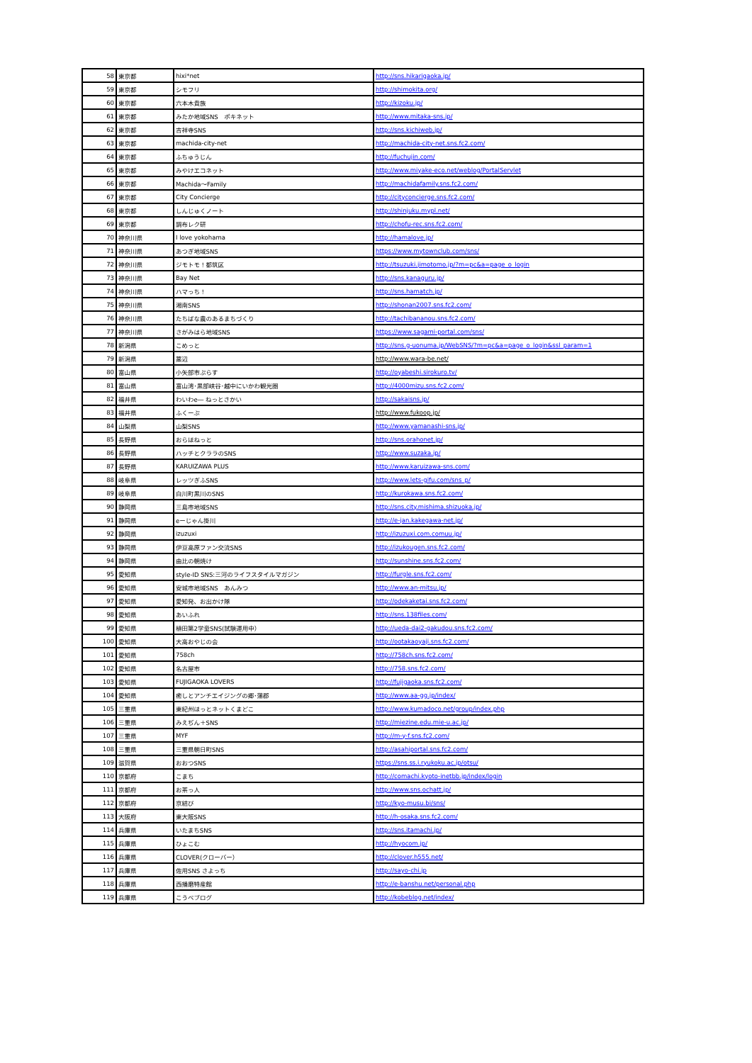| 58 | 東京都 | hixi*net | http://sns.hikarigaoka.jp/ |
| 59 | 東京都 | シモフリ | http://shimokita.org/ |
| 60 | 東京都 | 六本木貴族 | http://kizoku.jp/ |
| 61 | 東京都 | みたか地域SNS ポキネット | http://www.mitaka-sns.jp/ |
| 62 | 東京都 | 吉祥寺SNS | http://sns.kichiweb.jp/ |
| 63 | 東京都 | machida-city-net | http://machida-city-net.sns.fc2.com/ |
| 64 | 東京都 | ふちゅうじん | http://fuchujin.com/ |
| 65 | 東京都 | みやけエコネット | http://www.miyake-eco.net/weblog/PortalServlet |
| 66 | 東京都 | Machida～Family | http://machidafamily.sns.fc2.com/ |
| 67 | 東京都 | City Concierge | http://cityconcierge.sns.fc2.com/ |
| 68 | 東京都 | しんじゅくノート | http://shinjuku.mypl.net/ |
| 69 | 東京都 | 調布レク研 | http://chofu-rec.sns.fc2.com/ |
| 70 | 神奈川県 | I love yokohama | http://hamalove.jp/ |
| 71 | 神奈川県 | あつぎ地域SNS | https://www.mytownclub.com/sns/ |
| 72 | 神奈川県 | ジモトモ！都筑区 | http://tsuzuki.jimotomo.jp/?m=pc&a=page_o_login |
| 73 | 神奈川県 | Bay Net | http://sns.kanaguru.jp/ |
| 74 | 神奈川県 | ハマっち！ | http://sns.hamatch.jp/ |
| 75 | 神奈川県 | 湘南SNS | http://shonan2007.sns.fc2.com/ |
| 76 | 神奈川県 | たちばな農のあるまちづくり | http://tachibananou.sns.fc2.com/ |
| 77 | 神奈川県 | さがみはら地域SNS | https://www.sagami-portal.com/sns/ |
| 78 | 新潟県 | こめっと | http://sns.g-uonuma.jp/WebSNS/?m=pc&a=page_o_login&ssl_param=1 |
| 79 | 新潟県 | 藁辺 | http://www.wara-be.net/ |
| 80 | 富山県 | 小矢部市ぷらす | http://oyabeshi.sirokuro.tv/ |
| 81 | 富山県 | 富山湾･黒部峡谷･越中にいかわ観光圏 | http://4000mizu.sns.fc2.com/ |
| 82 | 福井県 | わいわe― ねっとさかい | http://sakaisns.jp/ |
| 83 | 福井県 | ふくーぷ | http://www.fukoop.jp/ |
| 84 | 山梨県 | 山梨SNS | http://www.yamanashi-sns.jp/ |
| 85 | 長野県 | おらほねっと | http://sns.orahonet.jp/ |
| 86 | 長野県 | ハッチとクララのSNS | http://www.suzaka.jp/ |
| 87 | 長野県 | KARUIZAWA PLUS | http://www.karuizawa-sns.com/ |
| 88 | 岐阜県 | レッツぎふSNS | http://www.lets-gifu.com/sns_p/ |
| 89 | 岐阜県 | 白川町黒川のSNS | http://kurokawa.sns.fc2.com/ |
| 90 | 静岡県 | 三島市地域SNS | http://sns.city.mishima.shizuoka.jp/ |
| 91 | 静岡県 | eーじゃん掛川 | http://e-jan.kakegawa-net.jp/ |
| 92 | 静岡県 | izuzuxi | http://izuzuxi.com.comuu.jp/ |
| 93 | 静岡県 | 伊豆高原ファン交流SNS | http://izukougen.sns.fc2.com/ |
| 94 | 静岡県 | 由比の朝焼け | http://sunshine.sns.fc2.com/ |
| 95 | 愛知県 | style-ID SNS:三河のライフスタイルマガジン | http://furgle.sns.fc2.com/ |
| 96 | 愛知県 | 安城市地域SNS あんみつ | http://www.an-mitsu.jp/ |
| 97 | 愛知県 | 愛知発、お出かけ隊 | http://odekaketai.sns.fc2.com/ |
| 98 | 愛知県 | あいふれ | http://sns.138files.com/ |
| 99 | 愛知県 | 植田第2学童SNS(試験運用中） | http://ueda-dai2-gakudou.sns.fc2.com/ |
| 100 | 愛知県 | 大高おやじの会 | http://ootakaoyaji.sns.fc2.com/ |
| 101 | 愛知県 | 758ch | http://758ch.sns.fc2.com/ |
| 102 | 愛知県 | 名古屋市 | http://758.sns.fc2.com/ |
| 103 | 愛知県 | FUJIGAOKA LOVERS | http://fujigaoka.sns.fc2.com/ |
| 104 | 愛知県 | 癒しとアンチエイジングの郷･蒲郡 | http://www.aa-gg.jp/index/ |
| 105 | 三重県 | 東紀州ほっとネットくまどこ | http://www.kumadoco.net/group/index.php |
| 106 | 三重県 | みえぢん＋SNS | http://miezine.edu.mie-u.ac.jp/ |
| 107 | 三重県 | MYF | http://m-y-f.sns.fc2.com/ |
| 108 | 三重県 | 三重県朝日町SNS | http://asahiportal.sns.fc2.com/ |
| 109 | 滋賀県 | おおつSNS | https://sns.ss.i.ryukoku.ac.jp/otsu/ |
| 110 | 京都府 | こまち | http://comachi.kyoto-inetbb.jp/index/login |
| 111 | 京都府 | お茶っ人 | http://www.sns.ochatt.jp/ |
| 112 | 京都府 | 京結び | http://kyo-musu.bi/sns/ |
| 113 | 大阪府 | 東大阪SNS | http://h-osaka.sns.fc2.com/ |
| 114 | 兵庫県 | いたまちSNS | http://sns.itamachi.jp/ |
| 115 | 兵庫県 | ひょこむ | http://hyocom.jp/ |
| 116 | 兵庫県 | CLOVER(クローバー） | http://clover.h555.net/ |
| 117 | 兵庫県 | 佐用SNS さよっち | http://sayo-chi.jp |
| 118 | 兵庫県 | 西播磨特産館 | http://e-banshu.net/personal.php |
| 119 | 兵庫県 | こうべブログ | http://kobeblog.net/index/ |